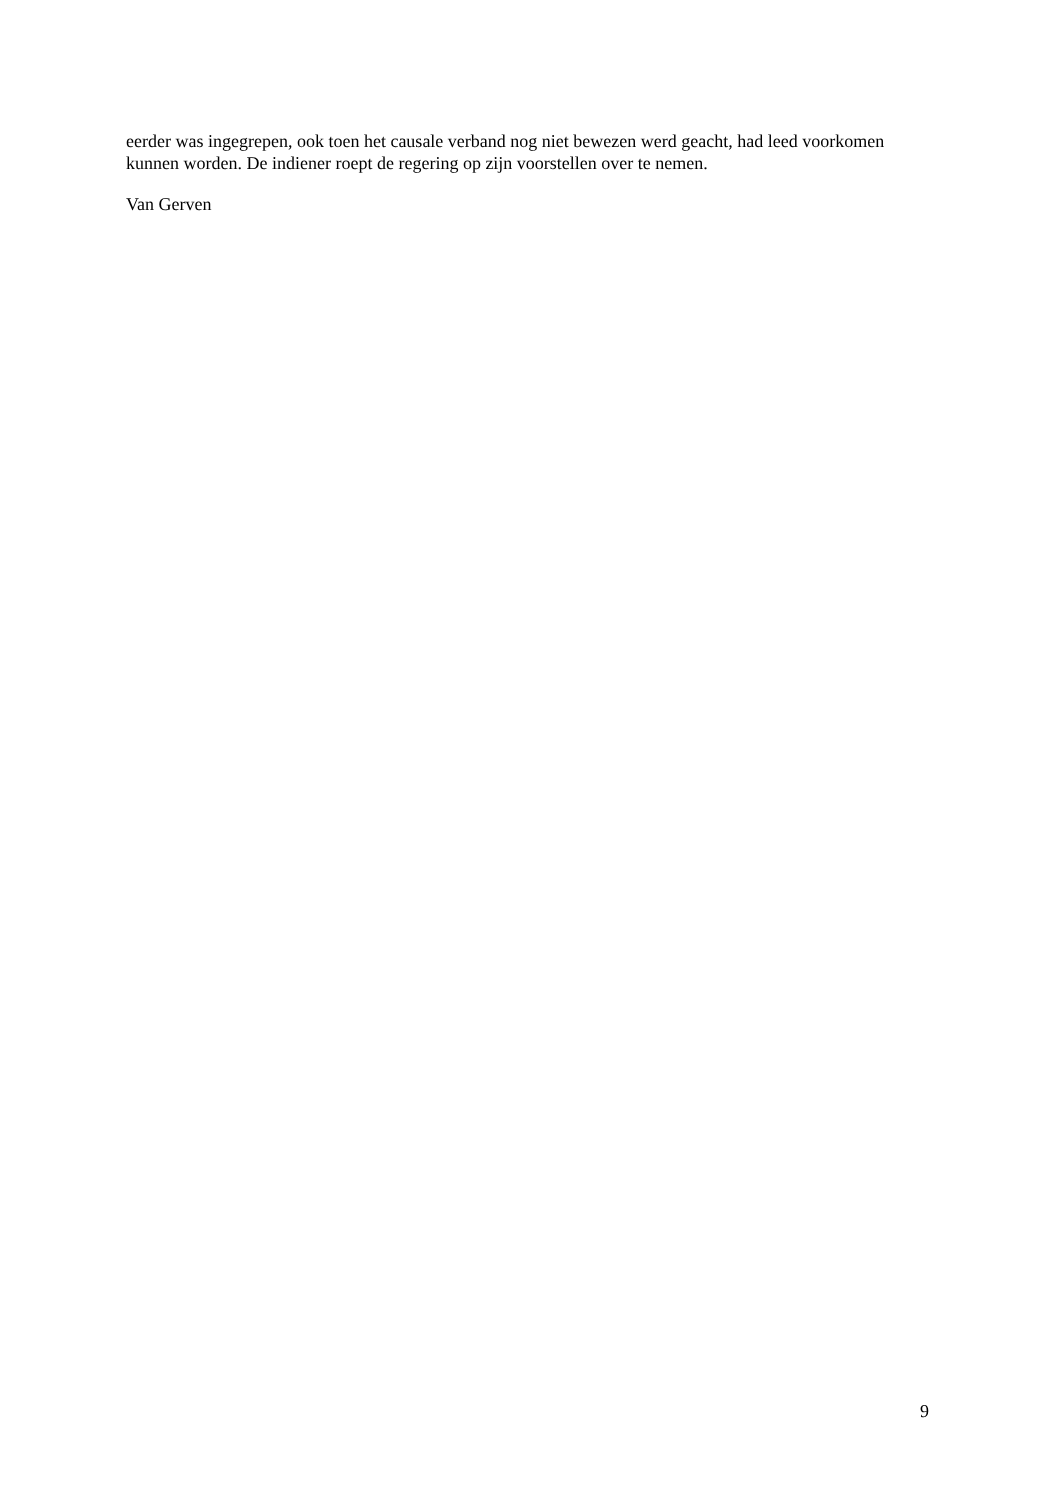eerder was ingegrepen, ook toen het causale verband nog niet bewezen werd geacht, had leed voorkomen kunnen worden. De indiener roept de regering op zijn voorstellen over te nemen.
Van Gerven
9